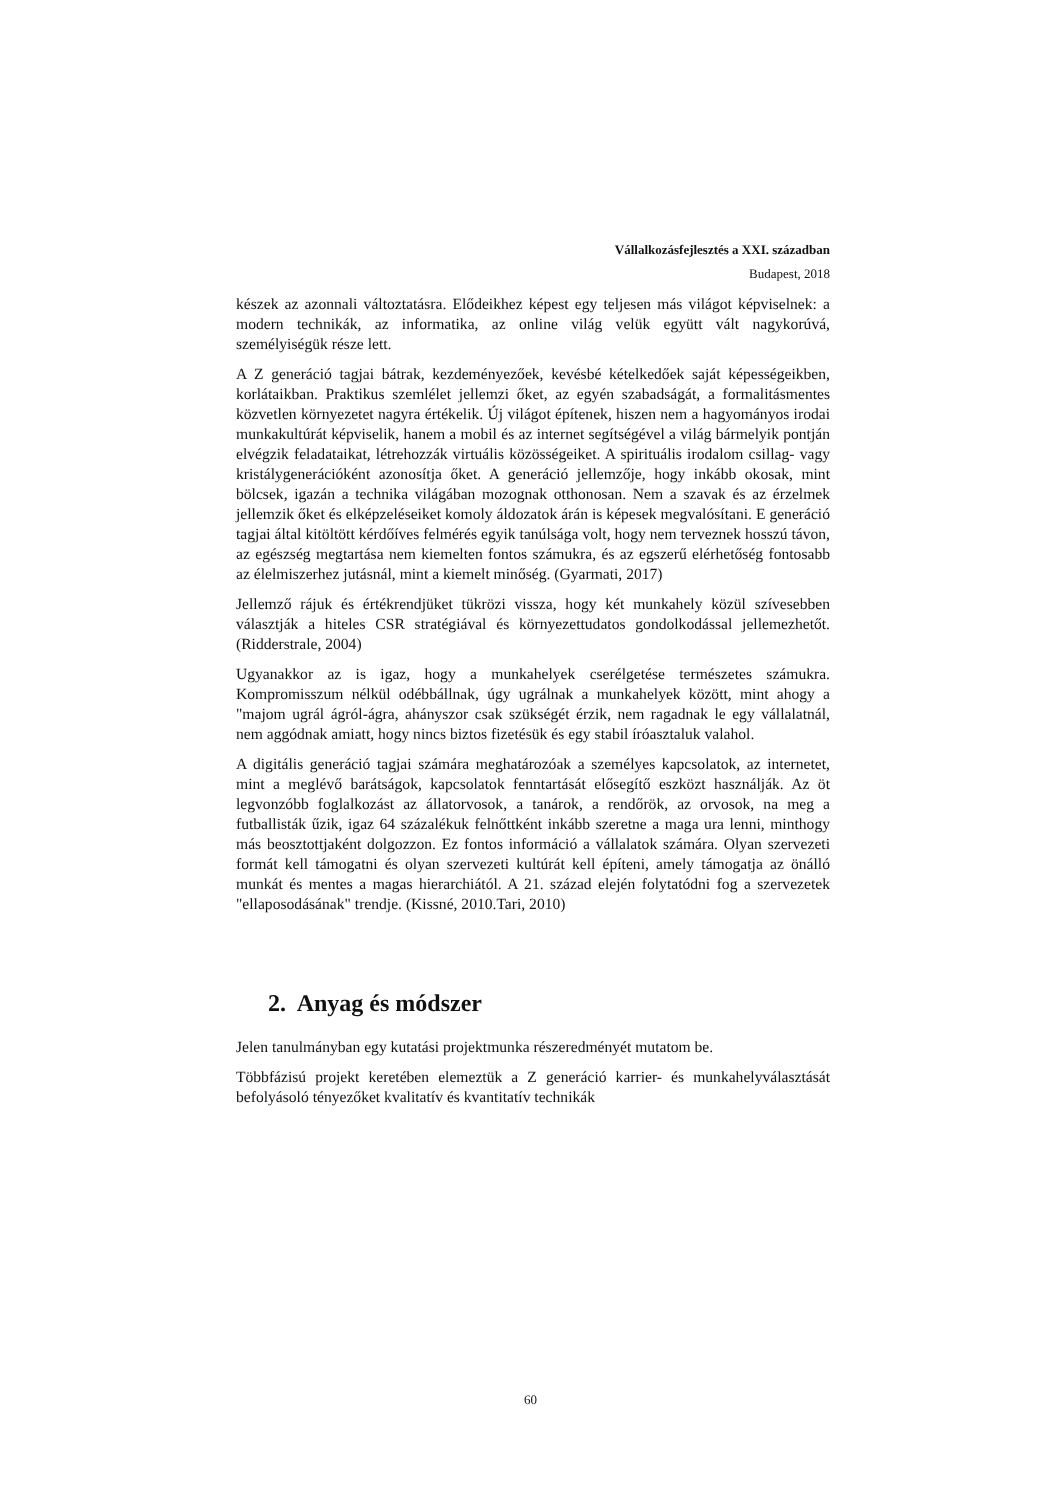Vállalkozásfejlesztés a XXI. században
Budapest, 2018
készek az azonnali változtatásra. Elődeikhez képest egy teljesen más világot képviselnek: a modern technikák, az informatika, az online világ velük együtt vált nagykorúvá, személyiségük része lett.
A Z generáció tagjai bátrak, kezdeményezőek, kevésbé kételkedőek saját képességeikben, korlátaikban. Praktikus szemlélet jellemzi őket, az egyén szabadságát, a formalitásmentes közvetlen környezetet nagyra értékelik. Új világot építenek, hiszen nem a hagyományos irodai munkakultúrát képviselik, hanem a mobil és az internet segítségével a világ bármelyik pontján elvégzik feladataikat, létrehozzák virtuális közösségeiket. A spirituális irodalom csillag- vagy kristálygenerációként azonosítja őket. A generáció jellemzője, hogy inkább okosak, mint bölcsek, igazán a technika világában mozognak otthonosan. Nem a szavak és az érzelmek jellemzik őket és elképzeléseiket komoly áldozatok árán is képesek megvalósítani. E generáció tagjai által kitöltött kérdőíves felmérés egyik tanúlsága volt, hogy nem terveznek hosszú távon, az egészség megtartása nem kiemelten fontos számukra, és az egszerű elérhetőség fontosabb az élelmiszerhez jutásnál, mint a kiemelt minőség. (Gyarmati, 2017)
Jellemző rájuk és értékrendjüket tükrözi vissza, hogy két munkahely közül szívesebben választják a hiteles CSR stratégiával és környezettudatos gondolkodással jellemezhetőt. (Ridderstrale, 2004)
Ugyanakkor az is igaz, hogy a munkahelyek cserélgetése természetes számukra. Kompromisszum nélkül odébbállnak, úgy ugrálnak a munkahelyek között, mint ahogy a "majom ugrál ágról-ágra, ahányszor csak szükségét érzik, nem ragadnak le egy vállalatnál, nem aggódnak amiatt, hogy nincs biztos fizetésük és egy stabil íróasztaluk valahol.
A digitális generáció tagjai számára meghatározóak a személyes kapcsolatok, az internetet, mint a meglévő barátságok, kapcsolatok fenntartását elősegítő eszközt használják. Az öt legvonzóbb foglalkozást az állatorvosok, a tanárok, a rendőrök, az orvosok, na meg a futballisták űzik, igaz 64 százalékuk felnőttként inkább szeretne a maga ura lenni, minthogy más beosztottjaként dolgozzon. Ez fontos információ a vállalatok számára. Olyan szervezeti formát kell támogatni és olyan szervezeti kultúrát kell építeni, amely támogatja az önálló munkát és mentes a magas hierarchiától. A 21. század elején folytatódni fog a szervezetek "ellaposodásának" trendje. (Kissné, 2010.Tari, 2010)
2. Anyag és módszer
Jelen tanulmányban egy kutatási projektmunka részeredményét mutatom be.
Többfázisú projekt keretében elemeztük a Z generáció karrier- és munkahelyválasztását befolyásoló tényezőket kvalitatív és kvantitatív technikák
60